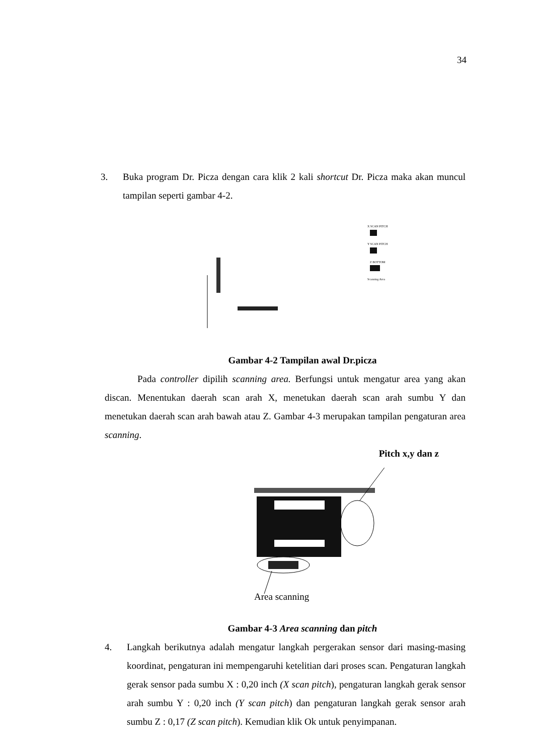34
3. Buka program Dr. Picza dengan cara klik 2 kali shortcut Dr. Picza maka akan muncul tampilan seperti gambar 4-2.
X SCAN PITCH
Y SCAN PITCH
Z BOTTOM
Scanning Area
Gambar 4-2 Tampilan awal Dr.picza
Pada controller dipilih scanning area. Berfungsi untuk mengatur area yang akan discan. Menentukan daerah scan arah X, menetukan daerah scan arah sumbu Y dan menetukan daerah scan arah bawah atau Z. Gambar 4-3 merupakan tampilan pengaturan area scanning.
Pitch x,y dan z
Area scanning
Gambar 4-3 Area scanning dan pitch
4. Langkah berikutnya adalah mengatur langkah pergerakan sensor dari masing-masing koordinat, pengaturan ini mempengaruhi ketelitian dari proses scan. Pengaturan langkah gerak sensor pada sumbu X : 0,20 inch (X scan pitch), pengaturan langkah gerak sensor arah sumbu Y : 0,20 inch (Y scan pitch) dan pengaturan langkah gerak sensor arah sumbu Z : 0,17 (Z scan pitch). Kemudian klik Ok untuk penyimpanan.